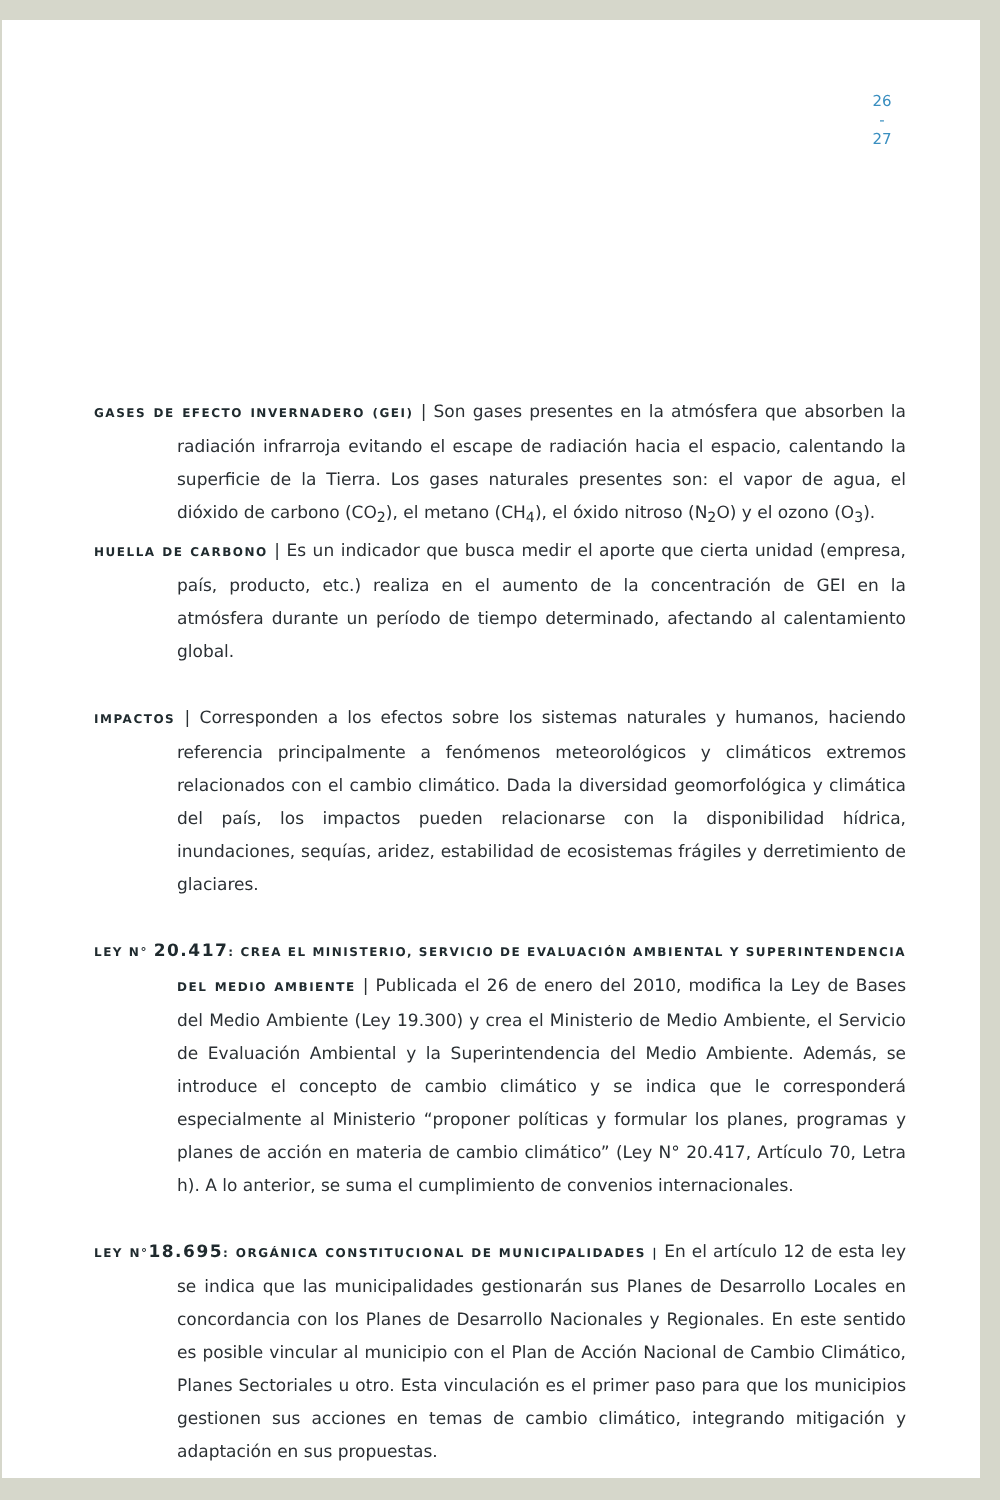26
-
27
GASES DE EFECTO INVERNADERO (GEI) | Son gases presentes en la atmósfera que absorben la radiación infrarroja evitando el escape de radiación hacia el espacio, calentando la superficie de la Tierra. Los gases naturales presentes son: el vapor de agua, el dióxido de carbono (CO<sub>2</sub>), el metano (CH<sub>4</sub>), el óxido nitroso (N<sub>2</sub>O) y el ozono (O<sub>3</sub>).
HUELLA DE CARBONO | Es un indicador que busca medir el aporte que cierta unidad (empresa, país, producto, etc.) realiza en el aumento de la concentración de GEI en la atmósfera durante un período de tiempo determinado, afectando al calentamiento global.
IMPACTOS | Corresponden a los efectos sobre los sistemas naturales y humanos, haciendo referencia principalmente a fenómenos meteorológicos y climáticos extremos relacionados con el cambio climático. Dada la diversidad geomorfológica y climática del país, los impactos pueden relacionarse con la disponibilidad hídrica, inundaciones, sequías, aridez, estabilidad de ecosistemas frágiles y derretimiento de glaciares.
LEY N° 20.417: CREA EL MINISTERIO, SERVICIO DE EVALUACIÓN AMBIENTAL Y SUPERINTENDENCIA DEL MEDIO AMBIENTE | Publicada el 26 de enero del 2010, modifica la Ley de Bases del Medio Ambiente (Ley 19.300) y crea el Ministerio de Medio Ambiente, el Servicio de Evaluación Ambiental y la Superintendencia del Medio Ambiente. Además, se introduce el concepto de cambio climático y se indica que le corresponderá especialmente al Ministerio “proponer políticas y formular los planes, programas y planes de acción en materia de cambio climático” (Ley N° 20.417, Artículo 70, Letra h). A lo anterior, se suma el cumplimiento de convenios internacionales.
LEY N°18.695: ORGÁNICA CONSTITUCIONAL DE MUNICIPALIDADES | En el artículo 12 de esta ley se indica que las municipalidades gestionarán sus Planes de Desarrollo Locales en concordancia con los Planes de Desarrollo Nacionales y Regionales. En este sentido es posible vincular al municipio con el Plan de Acción Nacional de Cambio Climático, Planes Sectoriales u otro. Esta vinculación es el primer paso para que los municipios gestionen sus acciones en temas de cambio climático, integrando mitigación y adaptación en sus propuestas.